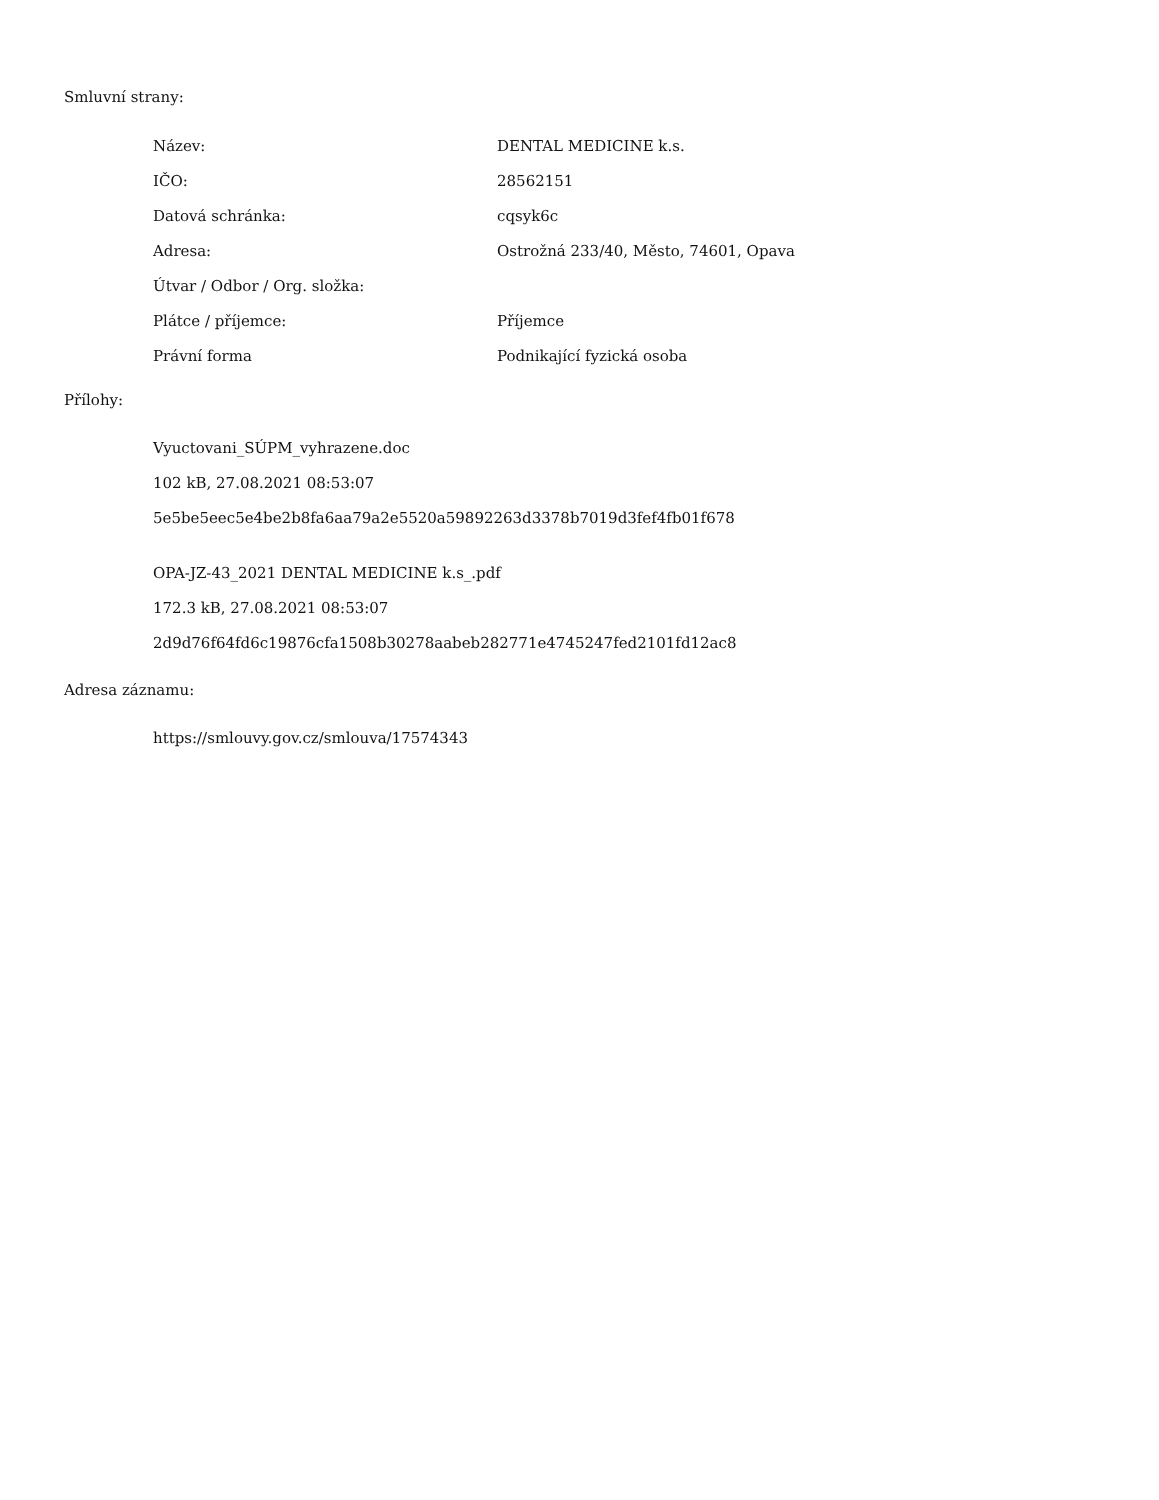Smluvní strany:
| Název: | DENTAL MEDICINE k.s. |
| IČO: | 28562151 |
| Datová schránka: | cqsyk6c |
| Adresa: | Ostrožná 233/40, Město, 74601, Opava |
| Útvar / Odbor / Org. složka: | |
| Plátce / příjemce: | Příjemce |
| Právní forma | Podnikající fyzická osoba |
Přílohy:
Vyuctovani_SÚPM_vyhrazene.doc
102 kB, 27.08.2021 08:53:07
5e5be5eec5e4be2b8fa6aa79a2e5520a59892263d3378b7019d3fef4fb01f678
OPA-JZ-43_2021 DENTAL MEDICINE k.s_.pdf
172.3 kB, 27.08.2021 08:53:07
2d9d76f64fd6c19876cfa1508b30278aabeb282771e4745247fed2101fd12ac8
Adresa záznamu:
https://smlouvy.gov.cz/smlouva/17574343